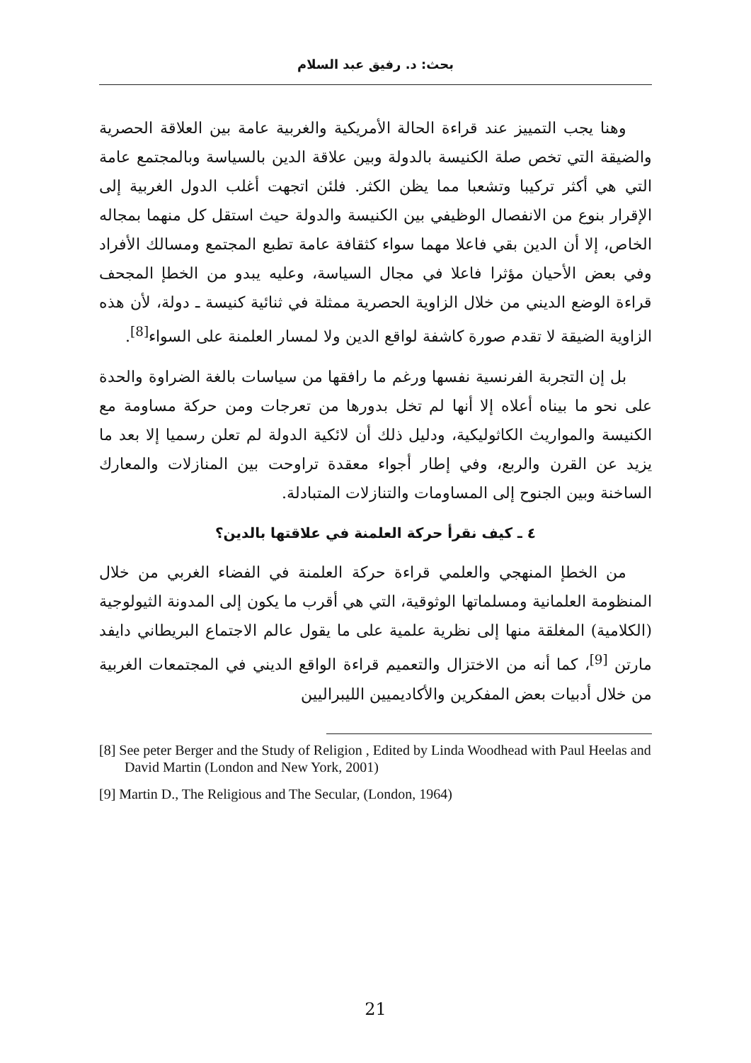بحث: د. رفيق عبد السلام
وهنا يجب التمييز عند قراءة الحالة الأمريكية والغربية عامة بين العلاقة الحصرية والضيقة التي تخص صلة الكنيسة بالدولة وبين علاقة الدين بالسياسة وبالمجتمع عامة التي هي أكثر تركيبا وتشعبا مما يظن الكثر. فلئن اتجهت أغلب الدول الغربية إلى الإقرار بنوع من الانفصال الوظيفي بين الكنيسة والدولة حيث استقل كل منهما بمجاله الخاص، إلا أن الدين بقي فاعلا مهما سواء كثقافة عامة تطبع المجتمع ومسالك الأفراد وفي بعض الأحيان مؤثرا فاعلا في مجال السياسة، وعليه يبدو من الخطإ المجحف قراءة الوضع الديني من خلال الزاوية الحصرية ممثلة في ثنائية كنيسة ـ دولة، لأن هذه الزاوية الضيقة لا تقدم صورة كاشفة لواقع الدين ولا لمسار العلمنة على السواء<sup>[8]</sup>.
بل إن التجربة الفرنسية نفسها ورغم ما رافقها من سياسات بالغة الضراوة والحدة على نحو ما بيناه أعلاه إلا أنها لم تخل بدورها من تعرجات ومن حركة مساومة مع الكنيسة والمواريث الكاثوليكية، ودليل ذلك أن لائكية الدولة لم تعلن رسميا إلا بعد ما يزيد عن القرن والربع، وفي إطار أجواء معقدة تراوحت بين المنازلات والمعارك الساخنة وبين الجنوح إلى المساومات والتنازلات المتبادلة.
٤ ـ كيف نقرأ حركة العلمنة في علاقتها بالدين؟
من الخطإ المنهجي والعلمي قراءة حركة العلمنة في الفضاء الغربي من خلال المنظومة العلمانية ومسلماتها الوثوقية، التي هي أقرب ما يكون إلى المدونة الثيولوجية (الكلامية) المغلقة منها إلى نظرية علمية على ما يقول عالم الاجتماع البريطاني دايفد مارتن <sup>[9]</sup>، كما أنه من الاختزال والتعميم قراءة الواقع الديني في المجتمعات الغربية من خلال أدبيات بعض المفكرين والأكاديميين الليبراليين
[8] See peter Berger and the Study of Religion , Edited by Linda Woodhead with Paul Heelas and David Martin (London and New York, 2001)
[9] Martin D., The Religious and The Secular, (London, 1964)
21